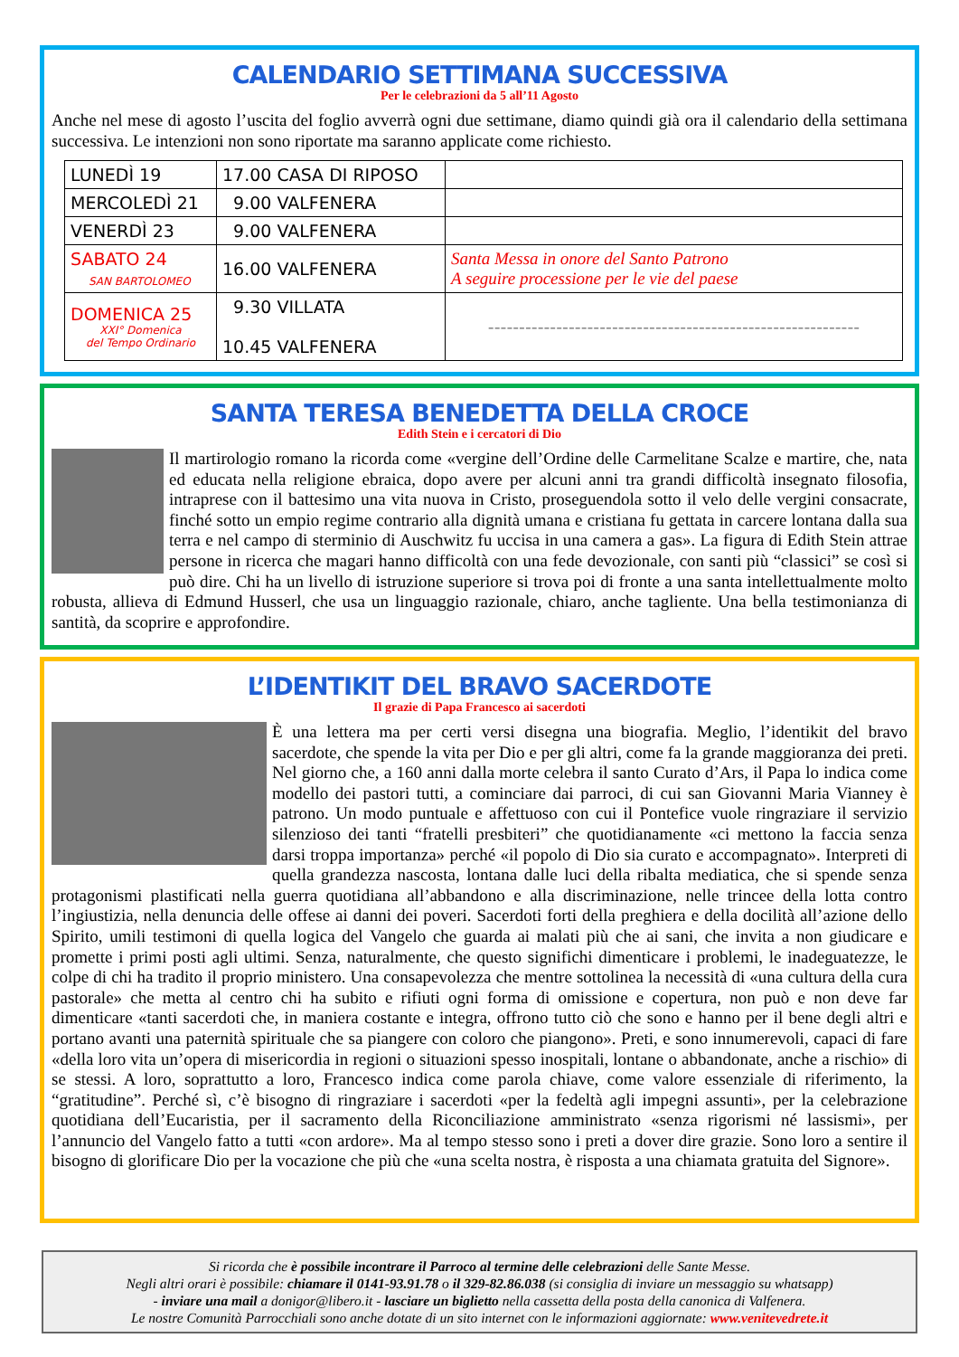CALENDARIO SETTIMANA SUCCESSIVA
Per le celebrazioni da 5 all’11 Agosto
Anche nel mese di agosto l’uscita del foglio avverrà ogni due settimane, diamo quindi già ora il calendario della settimana successiva. Le intenzioni non sono riportate ma saranno applicate come richiesto.
| LUNEDÌ 19 | 17.00 CASA DI RIPOSO | |
| MERCOLEDÌ 21 | 9.00 VALFENERA | |
| VENERDÌ 23 | 9.00 VALFENERA | |
| SABATO 24 SAN BARTOLOMEO | 16.00 VALFENERA | Santa Messa in onore del Santo Patrono A seguire processione per le vie del paese |
| DOMENICA 25 XXI° Domenica del Tempo Ordinario | 9.30 VILLATA 10.45 VALFENERA | ------------------------------------------------------------ |
SANTA TERESA BENEDETTA DELLA CROCE
Edith Stein e i cercatori di Dio
Il martirologio romano la ricorda come «vergine dell’Ordine delle Carmelitane Scalze e martire, che, nata ed educata nella religione ebraica, dopo avere per alcuni anni tra grandi difficoltà insegnato filosofia, intraprese con il battesimo una vita nuova in Cristo, proseguendola sotto il velo delle vergini consacrate, finché sotto un empio regime contrario alla dignità umana e cristiana fu gettata in carcere lontana dalla sua terra e nel campo di sterminio di Auschwitz fu uccisa in una camera a gas». La figura di Edith Stein attrae persone in ricerca che magari hanno difficoltà con una fede devozionale, con santi più “classici” se così si può dire. Chi ha un livello di istruzione superiore si trova poi di fronte a una santa intellettualmente molto robusta, allieva di Edmund Husserl, che usa un linguaggio razionale, chiaro, anche tagliente. Una bella testimonianza di santità, da scoprire e approfondire.
L’IDENTIKIT DEL BRAVO SACERDOTE
Il grazie di Papa Francesco ai sacerdoti
È una lettera ma per certi versi disegna una biografia. Meglio, l’identikit del bravo sacerdote, che spende la vita per Dio e per gli altri, come fa la grande maggioranza dei preti. Nel giorno che, a 160 anni dalla morte celebra il santo Curato d’Ars, il Papa lo indica come modello dei pastori tutti, a cominciare dai parroci, di cui san Giovanni Maria Vianney è patrono. Un modo puntuale e affettuoso con cui il Pontefice vuole ringraziare il servizio silenzioso dei tanti “fratelli presbiteri” che quotidianamente «ci mettono la faccia senza darsi troppa importanza» perché «il popolo di Dio sia curato e accompagnato». Interpreti di quella grandezza nascosta, lontana dalle luci della ribalta mediatica, che si spende senza protagonismi plastificati nella guerra quotidiana all’abbandono e alla discriminazione, nelle trincee della lotta contro l’ingiustizia, nella denuncia delle offese ai danni dei poveri. Sacerdoti forti della preghiera e della docilità all’azione dello Spirito, umili testimoni di quella logica del Vangelo che guarda ai malati più che ai sani, che invita a non giudicare e promette i primi posti agli ultimi. Senza, naturalmente, che questo significhi dimenticare i problemi, le inadeguatezze, le colpe di chi ha tradito il proprio ministero. Una consapevolezza che mentre sottolinea la necessità di «una cultura della cura pastorale» che metta al centro chi ha subito e rifiuti ogni forma di omissione e copertura, non può e non deve far dimenticare «tanti sacerdoti che, in maniera costante e integra, offrono tutto ciò che sono e hanno per il bene degli altri e portano avanti una paternità spirituale che sa piangere con coloro che piangono». Preti, e sono innumerevoli, capaci di fare «della loro vita un’opera di misericordia in regioni o situazioni spesso inospitali, lontane o abbandonate, anche a rischio» di se stessi. A loro, soprattutto a loro, Francesco indica come parola chiave, come valore essenziale di riferimento, la “gratitudine”. Perché sì, c’è bisogno di ringraziare i sacerdoti «per la fedeltà agli impegni assunti», per la celebrazione quotidiana dell’Eucaristia, per il sacramento della Riconciliazione amministrato «senza rigorismi né lassismi», per l’annuncio del Vangelo fatto a tutti «con ardore». Ma al tempo stesso sono i preti a dover dire grazie. Sono loro a sentire il bisogno di glorificare Dio per la vocazione che più che «una scelta nostra, è risposta a una chiamata gratuita del Signore».
Si ricorda che è possibile incontrare il Parroco al termine delle celebrazioni delle Sante Messe.
Negli altri orari è possibile: chiamare il 0141-93.91.78 o il 329-82.86.038 (si consiglia di inviare un messaggio su whatsapp)
- inviare una mail a donigor@libero.it - lasciare un biglietto nella cassetta della posta della canonica di Valfenera.
Le nostre Comunità Parrocchiali sono anche dotate di un sito internet con le informazioni aggiornate: www.venitevedrete.it